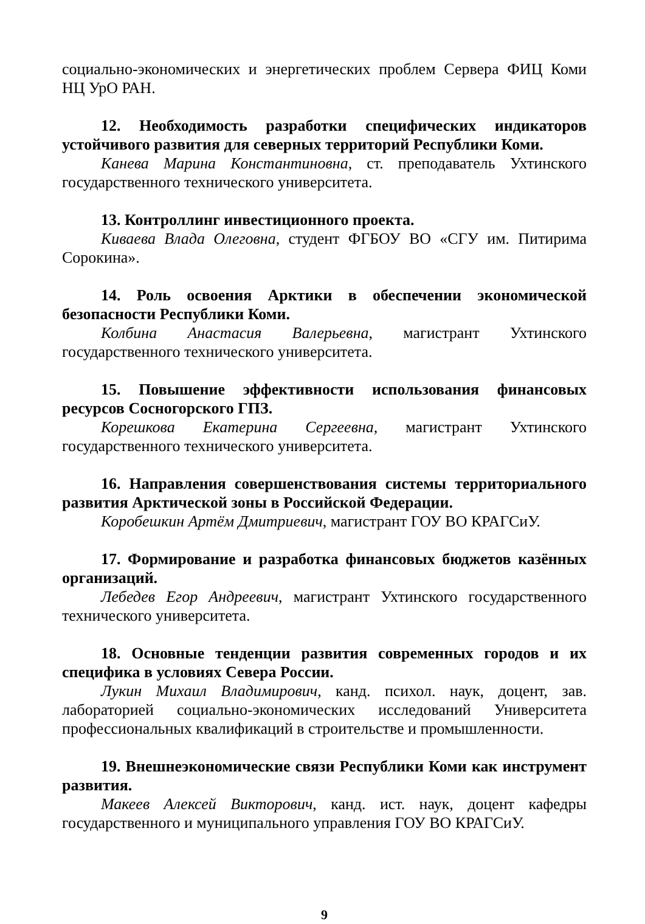социально-экономических и энергетических проблем Сервера ФИЦ Коми НЦ УрО РАН.
12. Необходимость разработки специфических индикаторов устойчивого развития для северных территорий Республики Коми.
Канева Марина Константиновна, ст. преподаватель Ухтинского государственного технического университета.
13. Контроллинг инвестиционного проекта.
Киваева Влада Олеговна, студент ФГБОУ ВО «СГУ им. Питирима Сорокина».
14. Роль освоения Арктики в обеспечении экономической безопасности Республики Коми.
Колбина Анастасия Валерьевна, магистрант Ухтинского государственного технического университета.
15. Повышение эффективности использования финансовых ресурсов Сосногорского ГПЗ.
Корешкова Екатерина Сергеевна, магистрант Ухтинского государственного технического университета.
16. Направления совершенствования системы территориального развития Арктической зоны в Российской Федерации.
Коробешкин Артём Дмитриевич, магистрант ГОУ ВО КРАГСиУ.
17. Формирование и разработка финансовых бюджетов казённых организаций.
Лебедев Егор Андреевич, магистрант Ухтинского государственного технического университета.
18. Основные тенденции развития современных городов и их специфика в условиях Севера России.
Лукин Михаил Владимирович, канд. психол. наук, доцент, зав. лабораторией социально-экономических исследований Университета профессиональных квалификаций в строительстве и промышленности.
19. Внешнеэкономические связи Республики Коми как инструмент развития.
Макеев Алексей Викторович, канд. ист. наук, доцент кафедры государственного и муниципального управления ГОУ ВО КРАГСиУ.
9